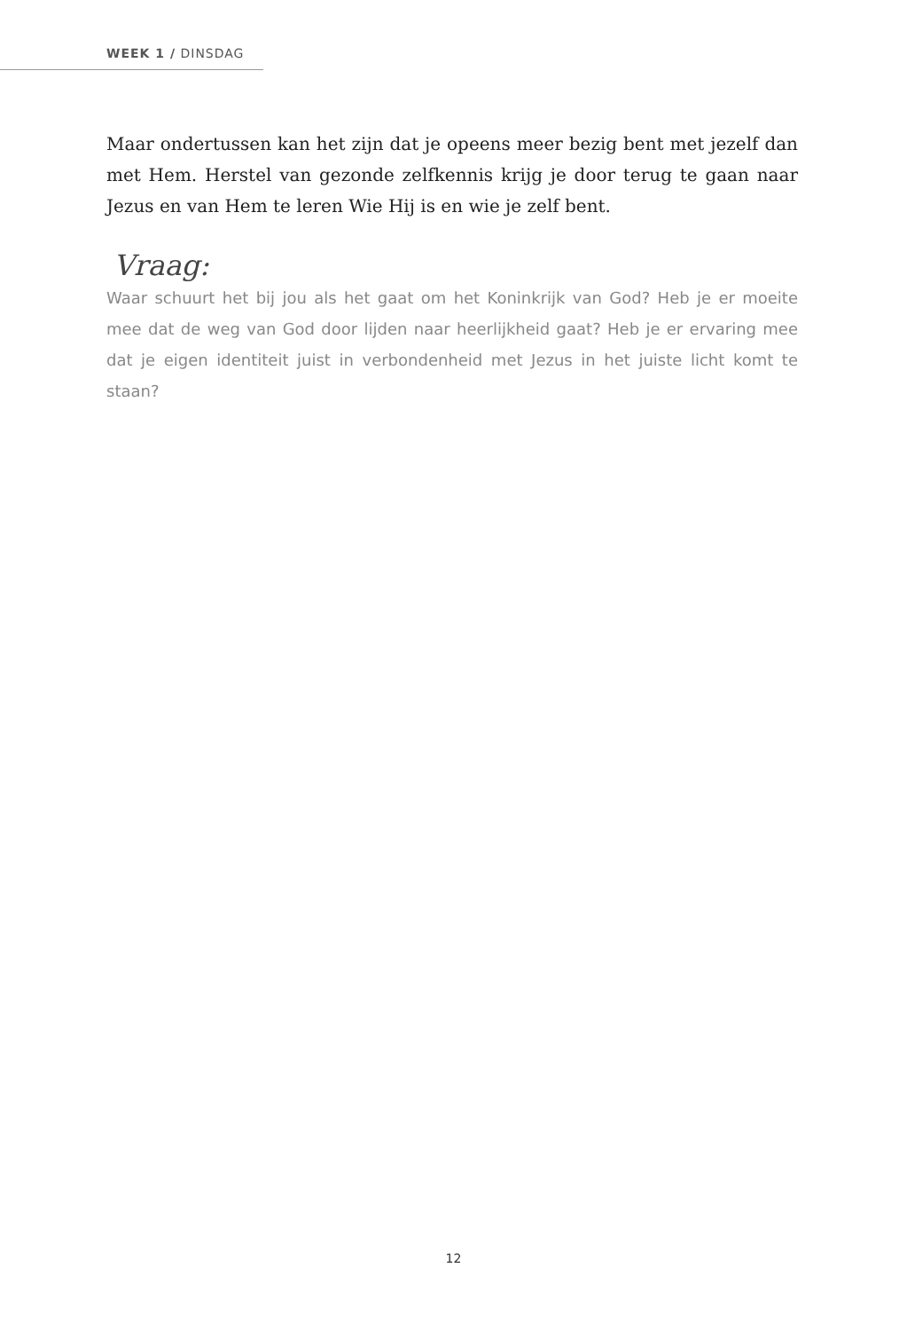WEEK 1 / DINSDAG
Maar ondertussen kan het zijn dat je opeens meer bezig bent met jezelf dan met Hem. Herstel van gezonde zelfkennis krijg je door terug te gaan naar Jezus en van Hem te leren Wie Hij is en wie je zelf bent.
Vraag:
Waar schuurt het bij jou als het gaat om het Koninkrijk van God? Heb je er moeite mee dat de weg van God door lijden naar heerlijkheid gaat? Heb je er ervaring mee dat je eigen identiteit juist in verbondenheid met Jezus in het juiste licht komt te staan?
12